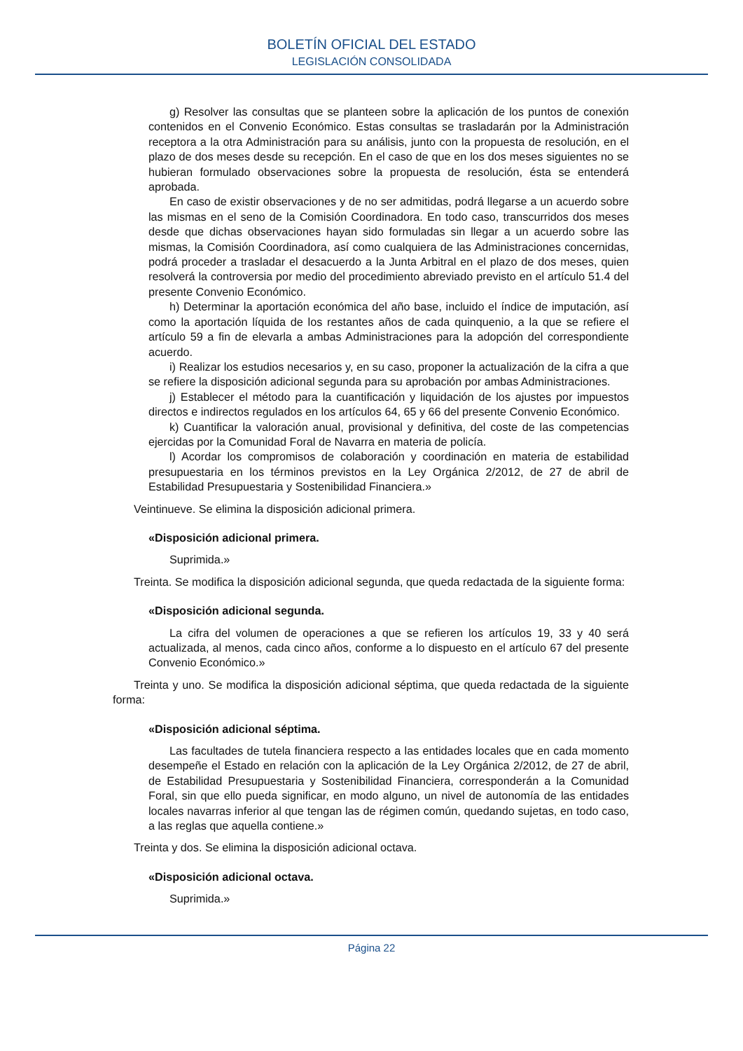BOLETÍN OFICIAL DEL ESTADO
LEGISLACIÓN CONSOLIDADA
g) Resolver las consultas que se planteen sobre la aplicación de los puntos de conexión contenidos en el Convenio Económico. Estas consultas se trasladarán por la Administración receptora a la otra Administración para su análisis, junto con la propuesta de resolución, en el plazo de dos meses desde su recepción. En el caso de que en los dos meses siguientes no se hubieran formulado observaciones sobre la propuesta de resolución, ésta se entenderá aprobada.
En caso de existir observaciones y de no ser admitidas, podrá llegarse a un acuerdo sobre las mismas en el seno de la Comisión Coordinadora. En todo caso, transcurridos dos meses desde que dichas observaciones hayan sido formuladas sin llegar a un acuerdo sobre las mismas, la Comisión Coordinadora, así como cualquiera de las Administraciones concernidas, podrá proceder a trasladar el desacuerdo a la Junta Arbitral en el plazo de dos meses, quien resolverá la controversia por medio del procedimiento abreviado previsto en el artículo 51.4 del presente Convenio Económico.
h) Determinar la aportación económica del año base, incluido el índice de imputación, así como la aportación líquida de los restantes años de cada quinquenio, a la que se refiere el artículo 59 a fin de elevarla a ambas Administraciones para la adopción del correspondiente acuerdo.
i) Realizar los estudios necesarios y, en su caso, proponer la actualización de la cifra a que se refiere la disposición adicional segunda para su aprobación por ambas Administraciones.
j) Establecer el método para la cuantificación y liquidación de los ajustes por impuestos directos e indirectos regulados en los artículos 64, 65 y 66 del presente Convenio Económico.
k) Cuantificar la valoración anual, provisional y definitiva, del coste de las competencias ejercidas por la Comunidad Foral de Navarra en materia de policía.
l) Acordar los compromisos de colaboración y coordinación en materia de estabilidad presupuestaria en los términos previstos en la Ley Orgánica 2/2012, de 27 de abril de Estabilidad Presupuestaria y Sostenibilidad Financiera.»
Veintinueve. Se elimina la disposición adicional primera.
«Disposición adicional primera.
Suprimida.»
Treinta. Se modifica la disposición adicional segunda, que queda redactada de la siguiente forma:
«Disposición adicional segunda.
La cifra del volumen de operaciones a que se refieren los artículos 19, 33 y 40 será actualizada, al menos, cada cinco años, conforme a lo dispuesto en el artículo 67 del presente Convenio Económico.»
Treinta y uno. Se modifica la disposición adicional séptima, que queda redactada de la siguiente forma:
«Disposición adicional séptima.
Las facultades de tutela financiera respecto a las entidades locales que en cada momento desempeñe el Estado en relación con la aplicación de la Ley Orgánica 2/2012, de 27 de abril, de Estabilidad Presupuestaria y Sostenibilidad Financiera, corresponderán a la Comunidad Foral, sin que ello pueda significar, en modo alguno, un nivel de autonomía de las entidades locales navarras inferior al que tengan las de régimen común, quedando sujetas, en todo caso, a las reglas que aquella contiene.»
Treinta y dos. Se elimina la disposición adicional octava.
«Disposición adicional octava.
Suprimida.»
Página 22